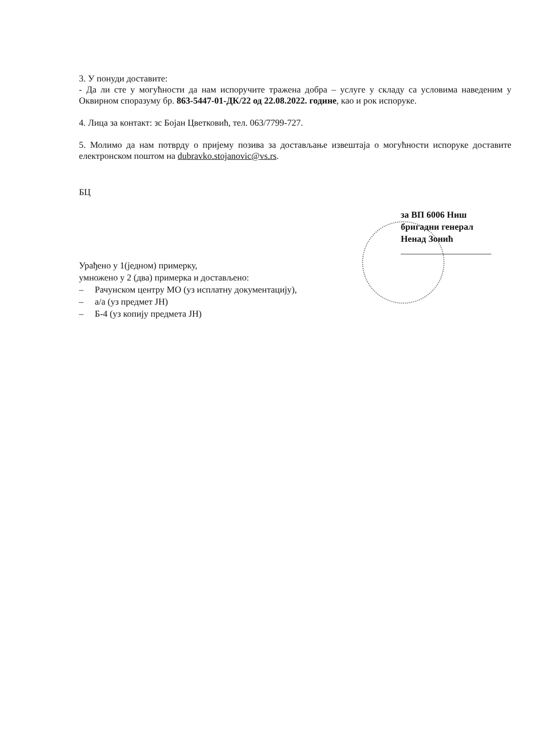3. У понуди доставите:
- Да ли сте у могућности да нам испоручите тражена добра – услуге у складу са условима наведеним у Оквирном споразуму бр. 863-5447-01-ДК/22 од 22.08.2022. године, као и рок испоруке.
4. Лица за контакт: зс Бојан Цветковић, тел. 063/7799-727.
5. Молимо да нам потврду о пријему позива за достављање извештаја о могућности испоруке доставите електронском поштом на dubravko.stojanovic@vs.rs.
БЦ
за ВП 6006 Ниш
бригадни генерал
Ненад Зонић
Урађено у 1(једном) примерку,
умножено у 2 (два) примерка и достављено:
– Рачунском центру МО (уз исплатну документацију),
– а/а (уз предмет ЈН)
– Б-4 (уз копију предмета ЈН)